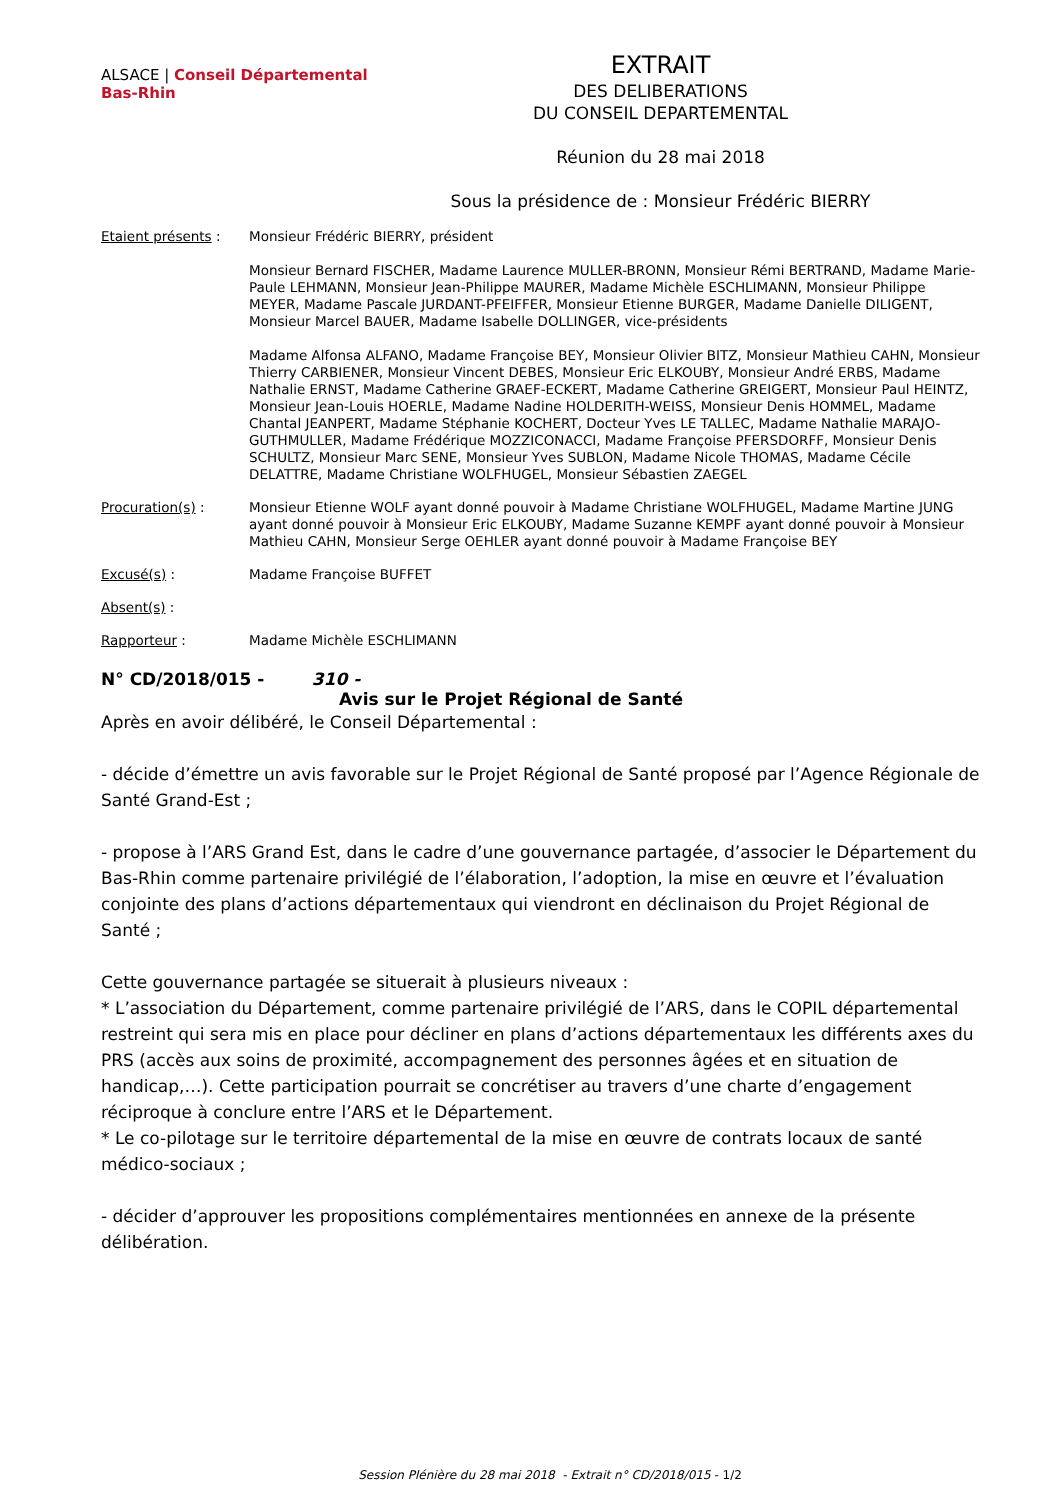ALSACE | Conseil Départemental Bas-Rhin
EXTRAIT
DES DELIBERATIONS
DU CONSEIL DEPARTEMENTAL
Réunion du 28 mai 2018
Sous la présidence de : Monsieur Frédéric BIERRY
| Etaient présents : | Monsieur Frédéric BIERRY, président Monsieur Bernard FISCHER, Madame Laurence MULLER-BRONN, Monsieur Rémi BERTRAND, Madame Marie-Paule LEHMANN, Monsieur Jean-Philippe MAURER, Madame Michèle ESCHLIMANN, Monsieur Philippe MEYER, Madame Pascale JURDANT-PFEIFFER, Monsieur Etienne BURGER, Madame Danielle DILIGENT, Monsieur Marcel BAUER, Madame Isabelle DOLLINGER, vice-présidents Madame Alfonsa ALFANO, Madame Françoise BEY, Monsieur Olivier BITZ, Monsieur Mathieu CAHN, Monsieur Thierry CARBIENER, Monsieur Vincent DEBES, Monsieur Eric ELKOUBY, Monsieur André ERBS, Madame Nathalie ERNST, Madame Catherine GRAEF-ECKERT, Madame Catherine GREIGERT, Monsieur Paul HEINTZ, Monsieur Jean-Louis HOERLE, Madame Nadine HOLDERITH-WEISS, Monsieur Denis HOMMEL, Madame Chantal JEANPERT, Madame Stéphanie KOCHERT, Docteur Yves LE TALLEC, Madame Nathalie MARAJO-GUTHMULLER, Madame Frédérique MOZZICONACCI, Madame Françoise PFERSDORFF, Monsieur Denis SCHULTZ, Monsieur Marc SENE, Monsieur Yves SUBLON, Madame Nicole THOMAS, Madame Cécile DELATTRE, Madame Christiane WOLFHUGEL, Monsieur Sébastien ZAEGEL |
| Procuration(s) : | Monsieur Etienne WOLF ayant donné pouvoir à Madame Christiane WOLFHUGEL, Madame Martine JUNG ayant donné pouvoir à Monsieur Eric ELKOUBY, Madame Suzanne KEMPF ayant donné pouvoir à Monsieur Mathieu CAHN, Monsieur Serge OEHLER ayant donné pouvoir à Madame Françoise BEY |
| Excusé(s) : | Madame Françoise BUFFET |
| Absent(s) : | |
| Rapporteur : | Madame Michèle ESCHLIMANN |
N° CD/2018/015 - 310 -
Avis sur le Projet Régional de Santé
Après en avoir délibéré, le Conseil Départemental :
- décide d’émettre un avis favorable sur le Projet Régional de Santé proposé par l’Agence Régionale de Santé Grand-Est ;
- propose à l’ARS Grand Est, dans le cadre d’une gouvernance partagée, d’associer le Département du Bas-Rhin comme partenaire privilégié de l’élaboration, l’adoption, la mise en œuvre et l’évaluation conjointe des plans d’actions départementaux qui viendront en déclinaison du Projet Régional de Santé ;
Cette gouvernance partagée se situerait à plusieurs niveaux :
* L’association du Département, comme partenaire privilégié de l’ARS, dans le COPIL départemental restreint qui sera mis en place pour décliner en plans d’actions départementaux les différents axes du PRS (accès aux soins de proximité, accompagnement des personnes âgées et en situation de handicap,…). Cette participation pourrait se concrétiser au travers d’une charte d’engagement réciproque à conclure entre l’ARS et le Département.
* Le co-pilotage sur le territoire départemental de la mise en œuvre de contrats locaux de santé médico-sociaux ;
- décider d’approuver les propositions complémentaires mentionnées en annexe de la présente délibération.
Session Plénière du 28 mai 2018 - Extrait n° CD/2018/015 - 1/2